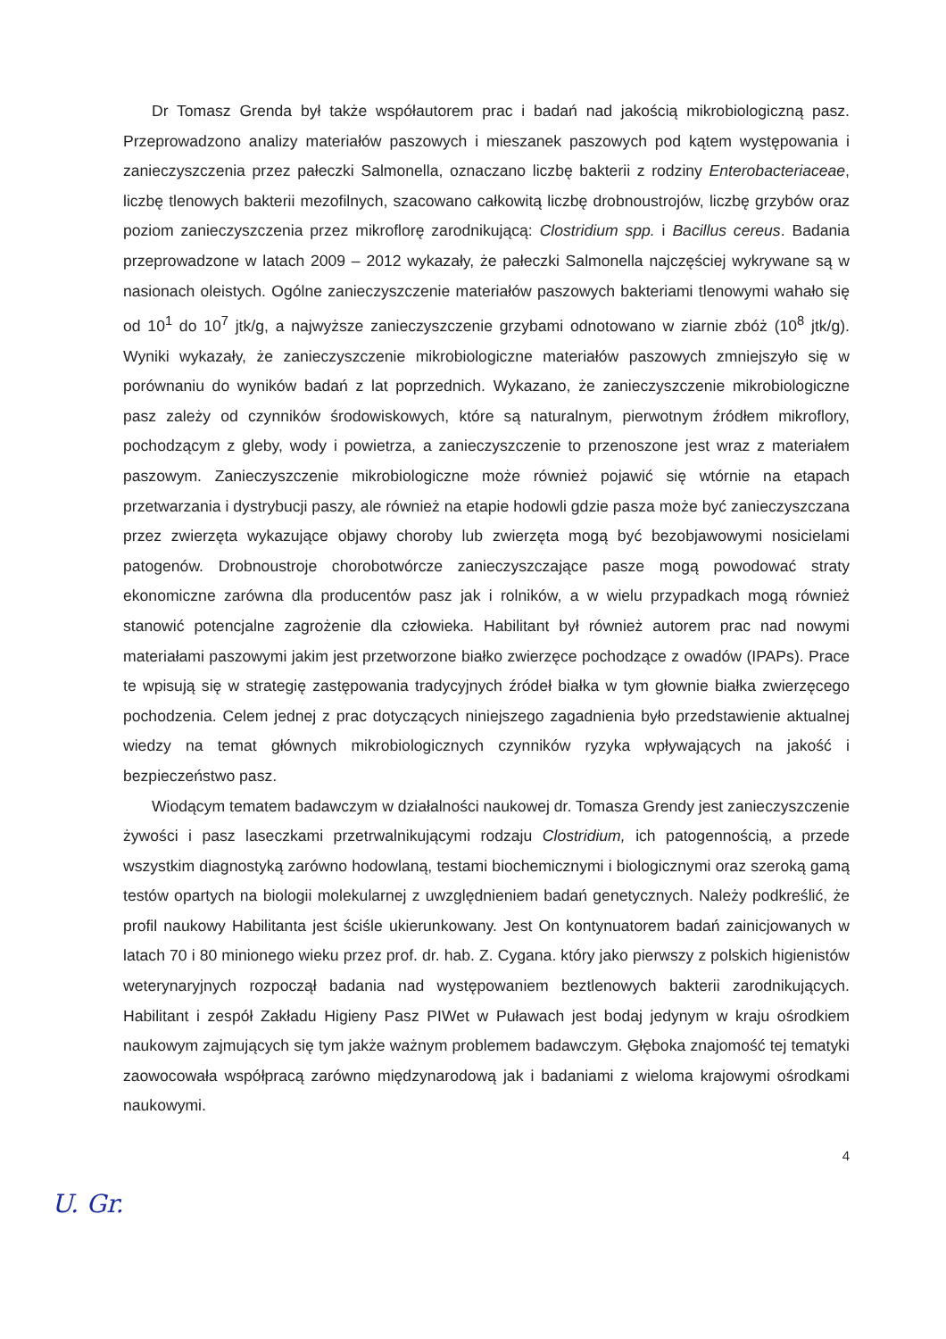Dr Tomasz Grenda był także współautorem prac i badań nad jakością mikrobiologiczną pasz. Przeprowadzono analizy materiałów paszowych i mieszanek paszowych pod kątem występowania i zanieczyszczenia przez pałeczki Salmonella, oznaczano liczbę bakterii z rodziny Enterobacteriaceae, liczbę tlenowych bakterii mezofilnych, szacowano całkowitą liczbę drobnoustrojów, liczbę grzybów oraz poziom zanieczyszczenia przez mikroflorę zarodnikującą: Clostridium spp. i Bacillus cereus. Badania przeprowadzone w latach 2009 – 2012 wykazały, że pałeczki Salmonella najczęściej wykrywane są w nasionach oleistych. Ogólne zanieczyszczenie materiałów paszowych bakteriami tlenowymi wahało się od 10<sup>1</sup> do 10<sup>7</sup> jtk/g, a najwyższe zanieczyszczenie grzybami odnotowano w ziarnie zbóż (10<sup>8</sup> jtk/g). Wyniki wykazały, że zanieczyszczenie mikrobiologiczne materiałów paszowych zmniejszyło się w porównaniu do wyników badań z lat poprzednich. Wykazano, że zanieczyszczenie mikrobiologiczne pasz zależy od czynników środowiskowych, które są naturalnym, pierwotnym źródłem mikroflory, pochodzącym z gleby, wody i powietrza, a zanieczyszczenie to przenoszone jest wraz z materiałem paszowym. Zanieczyszczenie mikrobiologiczne może również pojawić się wtórnie na etapach przetwarzania i dystrybucji paszy, ale również na etapie hodowli gdzie pasza może być zanieczyszczana przez zwierzęta wykazujące objawy choroby lub zwierzęta mogą być bezobjawowymi nosicielami patogenów. Drobnoustroje chorobotwórcze zanieczyszczające pasze mogą powodować straty ekonomiczne zarówna dla producentów pasz jak i rolników, a w wielu przypadkach mogą również stanowić potencjalne zagrożenie dla człowieka. Habilitant był również autorem prac nad nowymi materiałami paszowymi jakim jest przetworzone białko zwierzęce pochodzące z owadów (IPAPs). Prace te wpisują się w strategię zastępowania tradycyjnych źródeł białka w tym głownie białka zwierzęcego pochodzenia. Celem jednej z prac dotyczących niniejszego zagadnienia było przedstawienie aktualnej wiedzy na temat głównych mikrobiologicznych czynników ryzyka wpływających na jakość i bezpieczeństwo pasz.
Wiodącym tematem badawczym w działalności naukowej dr. Tomasza Grendy jest zanieczyszczenie żywości i pasz laseczkami przetrwalnikującymi rodzaju Clostridium, ich patogennością, a przede wszystkim diagnostyką zarówno hodowlaną, testami biochemicznymi i biologicznymi oraz szeroką gamą testów opartych na biologii molekularnej z uwzględnieniem badań genetycznych. Należy podkreślić, że profil naukowy Habilitanta jest ściśle ukierunkowany. Jest On kontynuatorem badań zainicjowanych w latach 70 i 80 minionego wieku przez prof. dr. hab. Z. Cygana. który jako pierwszy z polskich higienistów weterynaryjnych rozpoczął badania nad występowaniem beztlenowych bakterii zarodnikujących. Habilitant i zespół Zakładu Higieny Pasz PIWet w Puławach jest bodaj jedynym w kraju ośrodkiem naukowym zajmujących się tym jakże ważnym problemem badawczym. Głęboka znajomość tej tematyki zaowocowała współpracą zarówno międzynarodową jak i badaniami z wieloma krajowymi ośrodkami naukowymi.
4
U. Gr.